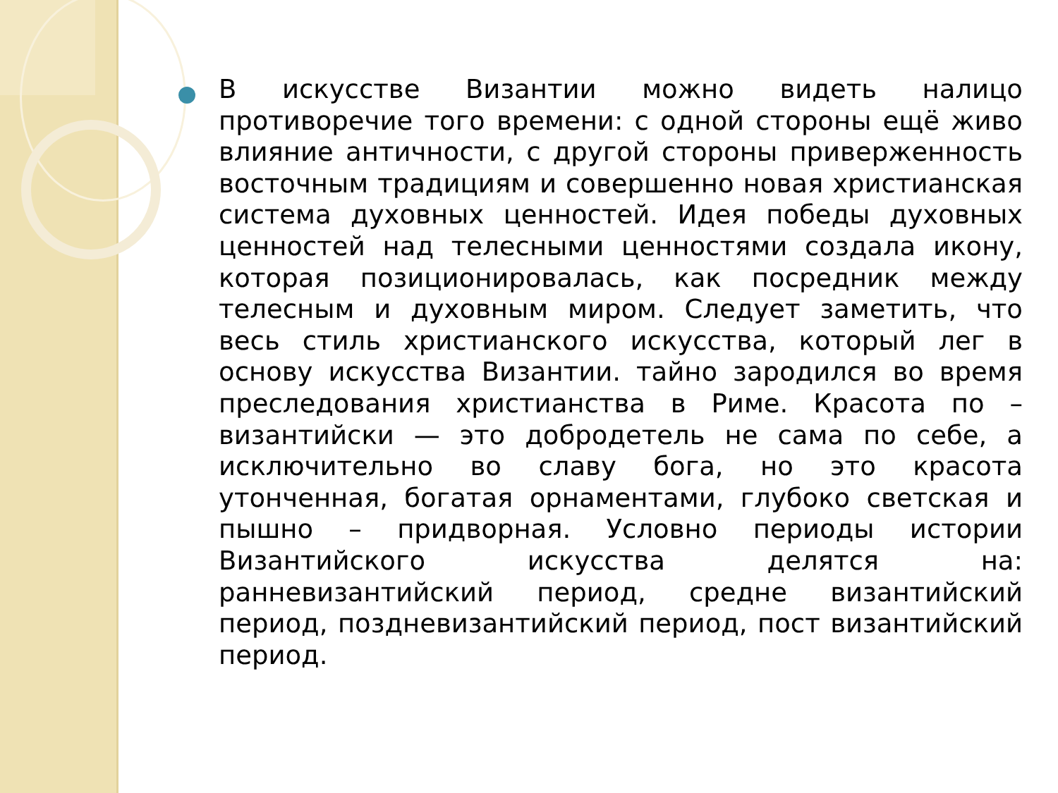В искусстве Византии можно видеть налицо противоречие того времени: с одной стороны ещё живо влияние античности, с другой стороны приверженность восточным традициям и совершенно новая христианская система духовных ценностей. Идея победы духовных ценностей над телесными ценностями создала икону, которая позиционировалась, как посредник между телесным и духовным миром. Следует заметить, что весь стиль христианского искусства, который лег в основу искусства Византии. тайно зародился во время преследования христианства в Риме. Красота по –византийски — это добродетель не сама по себе, а исключительно во славу бога, но это красота утонченная, богатая орнаментами, глубоко светская и пышно – придворная. Условно периоды истории Византийского искусства делятся на: ранневизантийский период, средне византийский период, поздневизантийский период, пост византийский период.